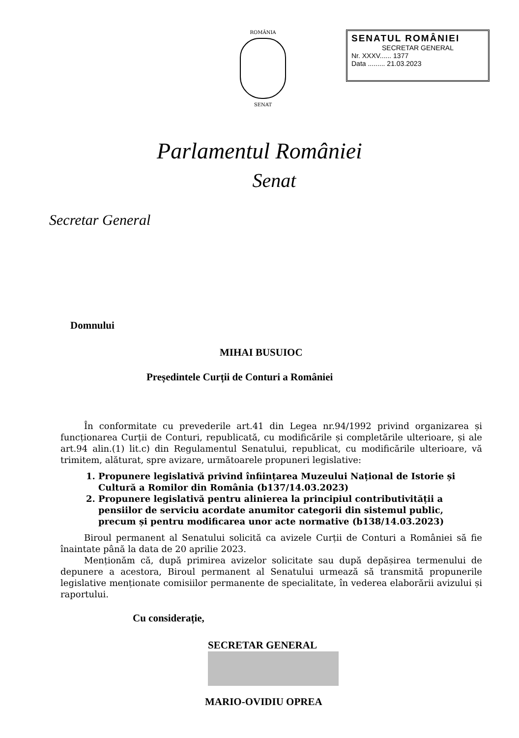ROMÂNIA
SENAT
SENATUL ROMÂNIEI
SECRETAR GENERAL
Nr. XXXV...... 1377
Data ......... 21.03.2023
Parlamentul României
Senat
Secretar General
Domnului
MIHAI BUSUIOC
Președintele Curții de Conturi a României
În conformitate cu prevederile art.41 din Legea nr.94/1992 privind organizarea și funcționarea Curții de Conturi, republicată, cu modificările și completările ulterioare, și ale art.94 alin.(1) lit.c) din Regulamentul Senatului, republicat, cu modificările ulterioare, vă trimitem, alăturat, spre avizare, următoarele propuneri legislative:
1. Propunere legislativă privind înființarea Muzeului Național de Istorie și Cultură a Romilor din România (b137/14.03.2023)
2. Propunere legislativă pentru alinierea la principiul contributivității a pensiilor de serviciu acordate anumitor categorii din sistemul public, precum și pentru modificarea unor acte normative (b138/14.03.2023)
Biroul permanent al Senatului solicită ca avizele Curții de Conturi a României să fie înaintate până la data de 20 aprilie 2023.
Menționăm că, după primirea avizelor solicitate sau după depășirea termenului de depunere a acestora, Biroul permanent al Senatului urmează să transmită propunerile legislative menționate comisiilor permanente de specialitate, în vederea elaborării avizului și raportului.
Cu considerație,
SECRETAR GENERAL
MARIO-OVIDIU OPREA